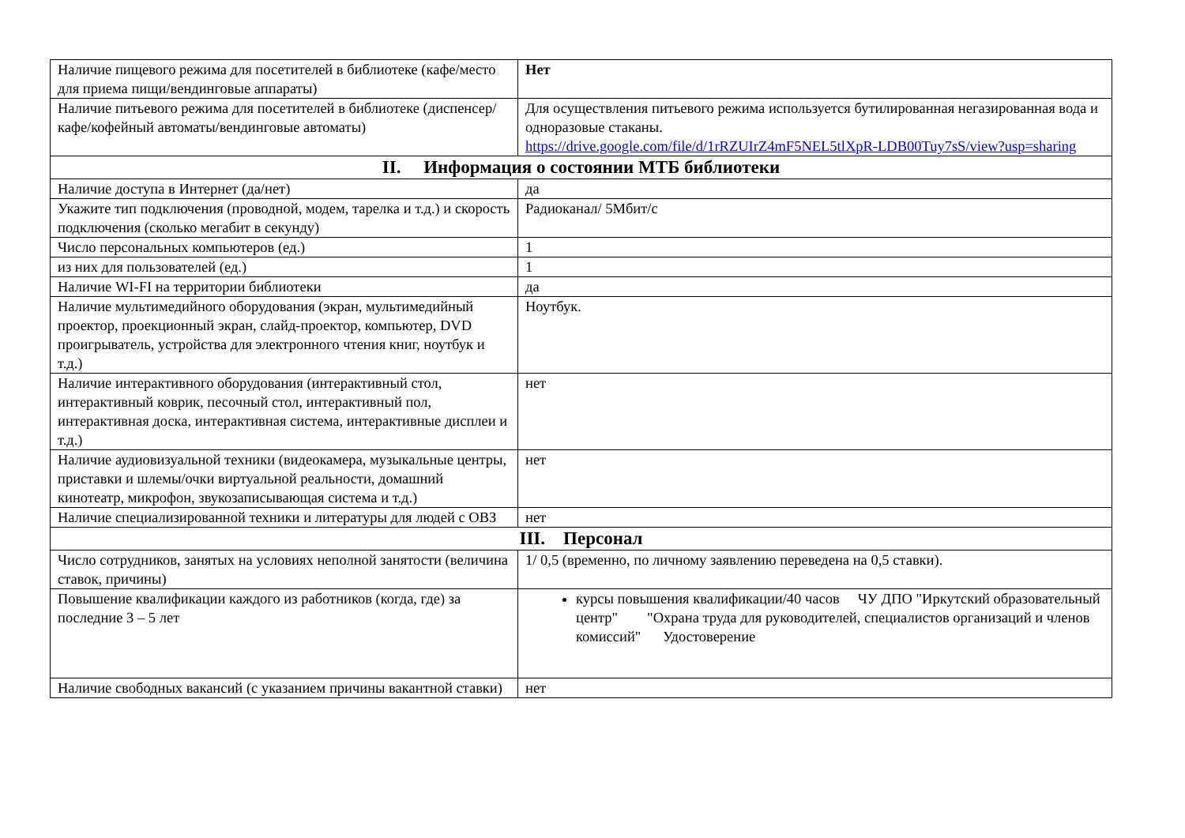| Наличие пищевого режима для посетителей в библиотеке (кафе/место для приема пищи/вендинговые аппараты) | Нет |
| Наличие питьевого режима для посетителей в библиотеке (диспенсер/кафе/кофейный автоматы/вендинговые автоматы) | Для осуществления питьевого режима используется бутилированная негазированная вода и одноразовые стаканы. https://drive.google.com/file/d/1rRZUIrZ4mF5NEL5tlXpR-LDB00Tuy7sS/view?usp=sharing |
| II. Информация о состоянии МТБ библиотеки | |
| Наличие доступа в Интернет (да/нет) | да |
| Укажите тип подключения (проводной, модем, тарелка и т.д.) и скорость подключения (сколько мегабит в секунду) | Радиоканал/ 5Мбит/с |
| Число персональных компьютеров (ед.) | 1 |
| из них для пользователей (ед.) | 1 |
| Наличие WI-FI на территории библиотеки | да |
| Наличие мультимедийного оборудования (экран, мультимедийный проектор, проекционный экран, слайд-проектор, компьютер, DVD проигрыватель, устройства для электронного чтения книг, ноутбук и т.д.) | Ноутбук. |
| Наличие интерактивного оборудования (интерактивный стол, интерактивный коврик, песочный стол, интерактивный пол, интерактивная доска, интерактивная система, интерактивные дисплеи и т.д.) | нет |
| Наличие аудиовизуальной техники (видеокамера, музыкальные центры, приставки и шлемы/очки виртуальной реальности, домашний кинотеатр, микрофон, звукозаписывающая система и т.д.) | нет |
| Наличие специализированной техники и литературы для людей с ОВЗ | нет |
| III. Персонал | |
| Число сотрудников, занятых на условиях неполной занятости (величина ставок, причины) | 1/ 0,5 (временно, по личному заявлению переведена на 0,5 ставки). |
| Повышение квалификации каждого из работников (когда, где) за последние 3 – 5 лет | курсы повышения квалификации/40 часов ЧУ ДПО "Иркутский образовательный центр" "Охрана труда для руководителей, специалистов организаций и членов комиссий" Удостоверение |
| Наличие свободных вакансий (с указанием причины вакантной ставки) | нет |